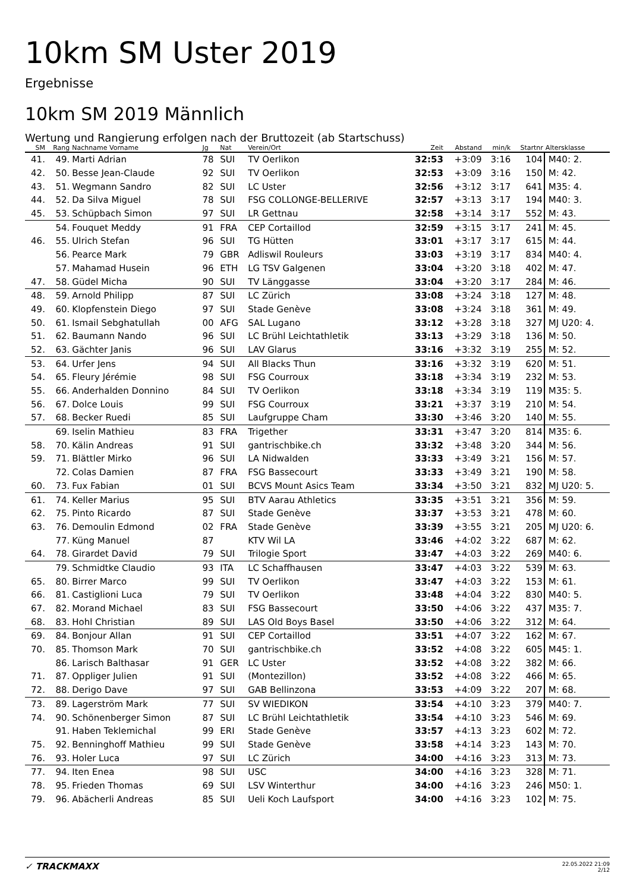10km SM Uster 2019
Ergebnisse
10km SM 2019 Männlich
Wertung und Rangierung erfolgen nach der Bruttozeit (ab Startschuss)
| SM | Rang | Nachname Vorname | Jg | Nat | Verein/Ort | Zeit | Abstand | min/k | Startnr | Altersklasse |
| --- | --- | --- | --- | --- | --- | --- | --- | --- | --- | --- |
| 41. | 49. | Marti Adrian | 78 | SUI | TV Oerlikon | 32:53 | +3:09 | 3:16 | 104 | M40: 2. |
| 42. | 50. | Besse Jean-Claude | 92 | SUI | TV Oerlikon | 32:53 | +3:09 | 3:16 | 150 | M: 42. |
| 43. | 51. | Wegmann Sandro | 82 | SUI | LC Uster | 32:56 | +3:12 | 3:17 | 641 | M35: 4. |
| 44. | 52. | Da Silva Miguel | 78 | SUI | FSG COLLONGE-BELLERIVE | 32:57 | +3:13 | 3:17 | 194 | M40: 3. |
| 45. | 53. | Schüpbach Simon | 97 | SUI | LR Gettnau | 32:58 | +3:14 | 3:17 | 552 | M: 43. |
| | 54. | Fouquet Meddy | 91 | FRA | CEP Cortaillod | 32:59 | +3:15 | 3:17 | 241 | M: 45. |
| 46. | 55. | Ulrich Stefan | 96 | SUI | TG Hütten | 33:01 | +3:17 | 3:17 | 615 | M: 44. |
| | 56. | Pearce Mark | 79 | GBR | Adliswil Rouleurs | 33:03 | +3:19 | 3:17 | 834 | M40: 4. |
| | 57. | Mahamad Husein | 96 | ETH | LG TSV Galgenen | 33:04 | +3:20 | 3:18 | 402 | M: 47. |
| 47. | 58. | Güdel Micha | 90 | SUI | TV Länggasse | 33:04 | +3:20 | 3:17 | 284 | M: 46. |
| 48. | 59. | Arnold Philipp | 87 | SUI | LC Zürich | 33:08 | +3:24 | 3:18 | 127 | M: 48. |
| 49. | 60. | Klopfenstein Diego | 97 | SUI | Stade Genève | 33:08 | +3:24 | 3:18 | 361 | M: 49. |
| 50. | 61. | Ismail Sebghatullah | 00 | AFG | SAL Lugano | 33:12 | +3:28 | 3:18 | 327 | MJ U20: 4. |
| 51. | 62. | Baumann Nando | 96 | SUI | LC Brühl Leichtathletik | 33:13 | +3:29 | 3:18 | 136 | M: 50. |
| 52. | 63. | Gächter Janis | 96 | SUI | LAV Glarus | 33:16 | +3:32 | 3:19 | 255 | M: 52. |
| 53. | 64. | Urfer Jens | 94 | SUI | All Blacks Thun | 33:16 | +3:32 | 3:19 | 620 | M: 51. |
| 54. | 65. | Fleury Jérémie | 98 | SUI | FSG Courroux | 33:18 | +3:34 | 3:19 | 232 | M: 53. |
| 55. | 66. | Anderhalden Donnino | 84 | SUI | TV Oerlikon | 33:18 | +3:34 | 3:19 | 119 | M35: 5. |
| 56. | 67. | Dolce Louis | 99 | SUI | FSG Courroux | 33:21 | +3:37 | 3:19 | 210 | M: 54. |
| 57. | 68. | Becker Ruedi | 85 | SUI | Laufgruppe Cham | 33:30 | +3:46 | 3:20 | 140 | M: 55. |
| | 69. | Iselin Mathieu | 83 | FRA | Trigether | 33:31 | +3:47 | 3:20 | 814 | M35: 6. |
| 58. | 70. | Kälin Andreas | 91 | SUI | gantrischbike.ch | 33:32 | +3:48 | 3:20 | 344 | M: 56. |
| 59. | 71. | Blättler Mirko | 96 | SUI | LA Nidwalden | 33:33 | +3:49 | 3:21 | 156 | M: 57. |
| | 72. | Colas Damien | 87 | FRA | FSG Bassecourt | 33:33 | +3:49 | 3:21 | 190 | M: 58. |
| 60. | 73. | Fux Fabian | 01 | SUI | BCVS Mount Asics Team | 33:34 | +3:50 | 3:21 | 832 | MJ U20: 5. |
| 61. | 74. | Keller Marius | 95 | SUI | BTV Aarau Athletics | 33:35 | +3:51 | 3:21 | 356 | M: 59. |
| 62. | 75. | Pinto Ricardo | 87 | SUI | Stade Genève | 33:37 | +3:53 | 3:21 | 478 | M: 60. |
| 63. | 76. | Demoulin Edmond | 02 | FRA | Stade Genève | 33:39 | +3:55 | 3:21 | 205 | MJ U20: 6. |
| | 77. | Küng Manuel | 87 | | KTV Wil LA | 33:46 | +4:02 | 3:22 | 687 | M: 62. |
| 64. | 78. | Girardet David | 79 | SUI | Trilogie Sport | 33:47 | +4:03 | 3:22 | 269 | M40: 6. |
| | 79. | Schmidtke Claudio | 93 | ITA | LC Schaffhausen | 33:47 | +4:03 | 3:22 | 539 | M: 63. |
| 65. | 80. | Birrer Marco | 99 | SUI | TV Oerlikon | 33:47 | +4:03 | 3:22 | 153 | M: 61. |
| 66. | 81. | Castiglioni Luca | 79 | SUI | TV Oerlikon | 33:48 | +4:04 | 3:22 | 830 | M40: 5. |
| 67. | 82. | Morand Michael | 83 | SUI | FSG Bassecourt | 33:50 | +4:06 | 3:22 | 437 | M35: 7. |
| 68. | 83. | Hohl Christian | 89 | SUI | LAS Old Boys Basel | 33:50 | +4:06 | 3:22 | 312 | M: 64. |
| 69. | 84. | Bonjour Allan | 91 | SUI | CEP Cortaillod | 33:51 | +4:07 | 3:22 | 162 | M: 67. |
| 70. | 85. | Thomson Mark | 70 | SUI | gantrischbike.ch | 33:52 | +4:08 | 3:22 | 605 | M45: 1. |
| | 86. | Larisch Balthasar | 91 | GER | LC Uster | 33:52 | +4:08 | 3:22 | 382 | M: 66. |
| 71. | 87. | Oppliger Julien | 91 | SUI | (Montezillon) | 33:52 | +4:08 | 3:22 | 466 | M: 65. |
| 72. | 88. | Derigo Dave | 97 | SUI | GAB Bellinzona | 33:53 | +4:09 | 3:22 | 207 | M: 68. |
| 73. | 89. | Lagerström Mark | 77 | SUI | SV WIEDIKON | 33:54 | +4:10 | 3:23 | 379 | M40: 7. |
| 74. | 90. | Schönenberger Simon | 87 | SUI | LC Brühl Leichtathletik | 33:54 | +4:10 | 3:23 | 546 | M: 69. |
| | 91. | Haben Teklemichal | 99 | ERI | Stade Genève | 33:57 | +4:13 | 3:23 | 602 | M: 72. |
| 75. | 92. | Benninghoff Mathieu | 99 | SUI | Stade Genève | 33:58 | +4:14 | 3:23 | 143 | M: 70. |
| 76. | 93. | Holer Luca | 97 | SUI | LC Zürich | 34:00 | +4:16 | 3:23 | 313 | M: 73. |
| 77. | 94. | Iten Enea | 98 | SUI | USC | 34:00 | +4:16 | 3:23 | 328 | M: 71. |
| 78. | 95. | Frieden Thomas | 69 | SUI | LSV Winterthur | 34:00 | +4:16 | 3:23 | 246 | M50: 1. |
| 79. | 96. | Abächerli Andreas | 85 | SUI | Ueli Koch Laufsport | 34:00 | +4:16 | 3:23 | 102 | M: 75. |
✓ TRACKMAXX
22.05.2022 21:09
2/12